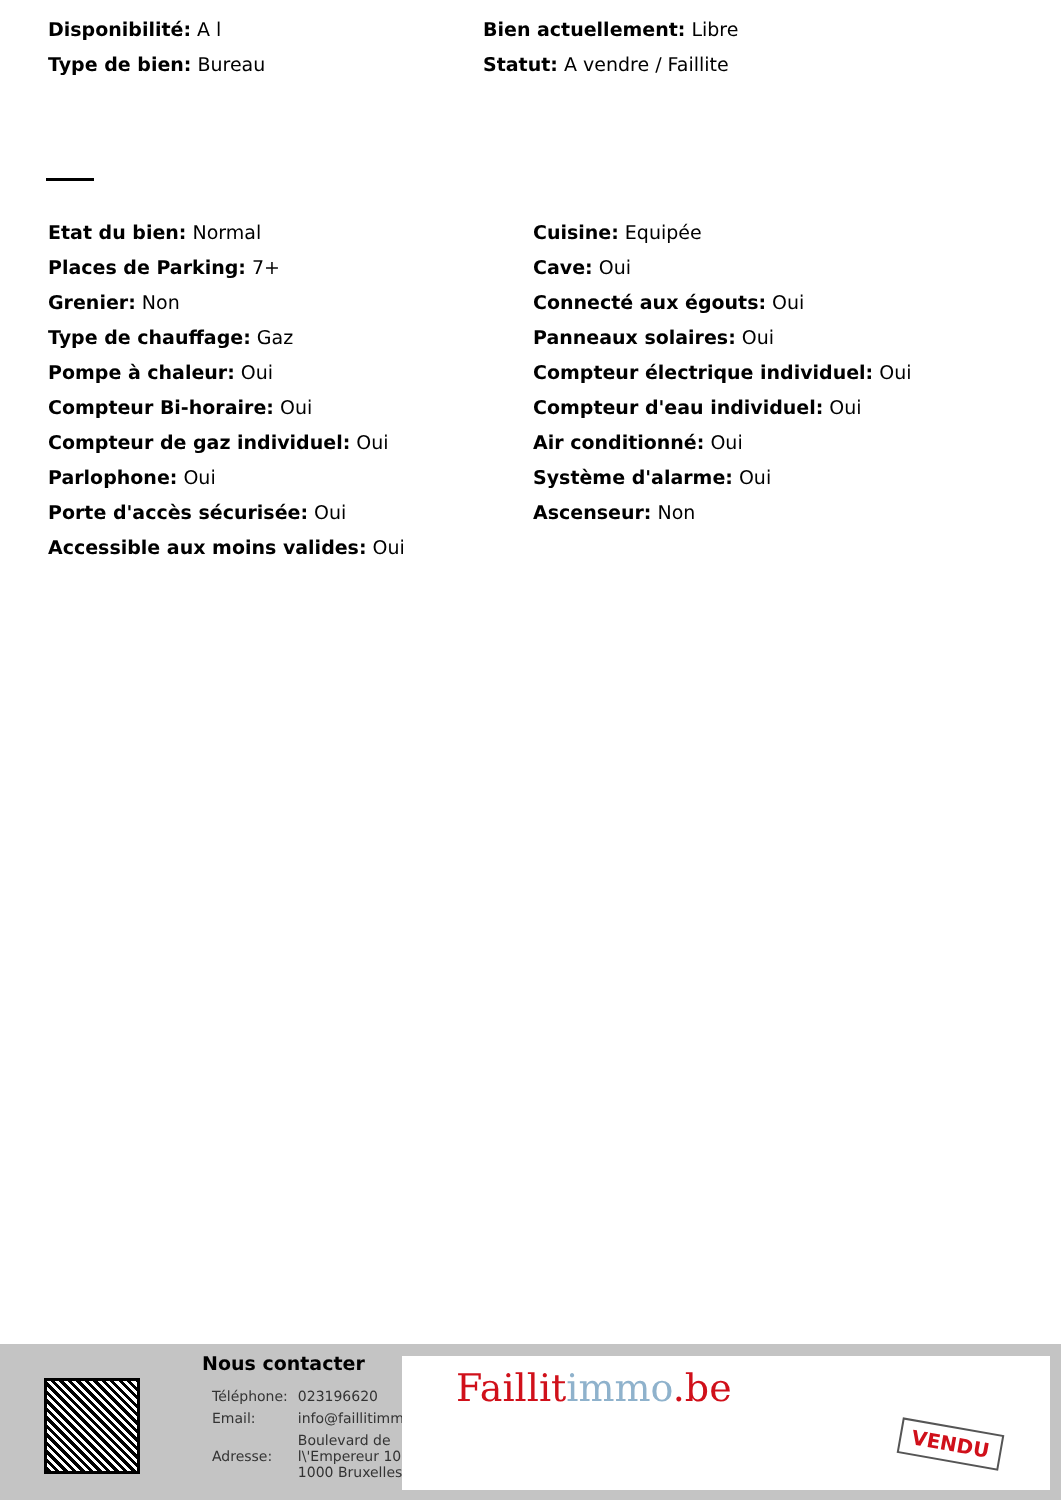Disponibilité: A l
Type de bien: Bureau
Bien actuellement: Libre
Statut: A vendre / Faillite
Etat du bien: Normal
Places de Parking: 7+
Grenier: Non
Type de chauffage: Gaz
Pompe à chaleur: Oui
Compteur Bi-horaire: Oui
Compteur de gaz individuel: Oui
Parlophone: Oui
Porte d'accès sécurisée: Oui
Accessible aux moins valides: Oui
Cuisine: Equipée
Cave: Oui
Connecté aux égouts: Oui
Panneaux solaires: Oui
Compteur électrique individuel: Oui
Compteur d'eau individuel: Oui
Air conditionné: Oui
Système d'alarme: Oui
Ascenseur: Non
Nous contacter
| Téléphone: | 023196620 |
| Email: | info@faillitimmo.be |
| Adresse: | Boulevard de l\'Empereur 10, 1000 Bruxelles |
Faillitimmo.be
VENDU